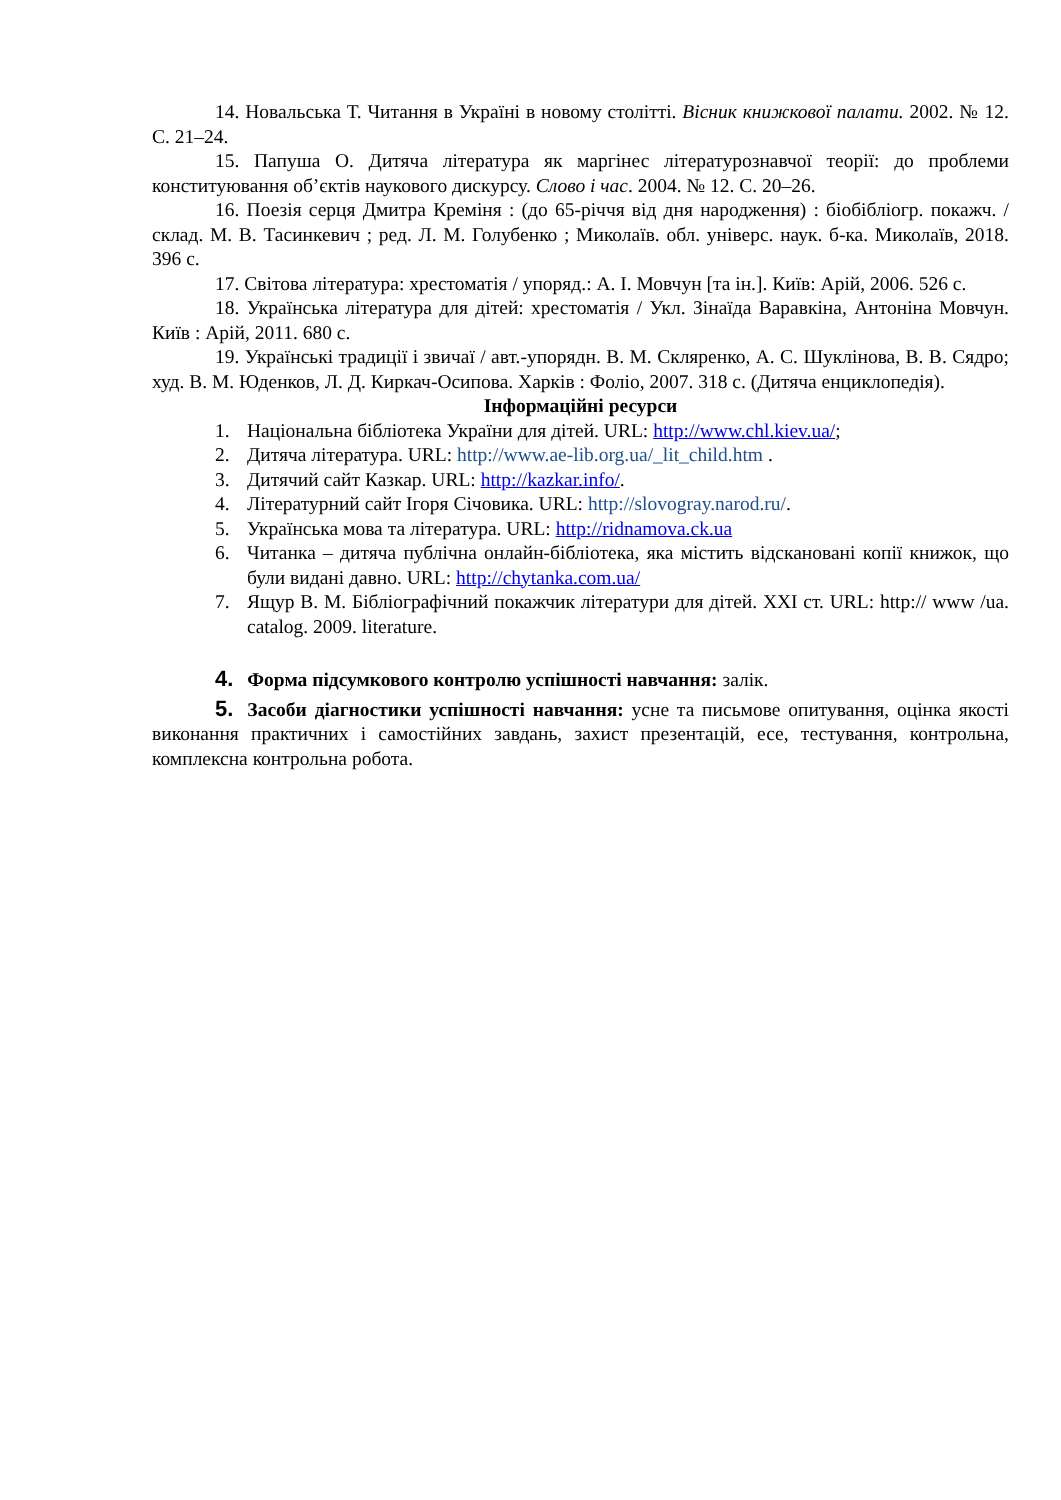14. Новальська Т. Читання в Україні в новому столітті. Вісник книжкової палати. 2002. № 12. С. 21–24.
15. Папуша О. Дитяча література як маргінес літературознавчої теорії: до проблеми конституювання об’єктів наукового дискурсу. Слово і час. 2004. № 12. С. 20–26.
16. Поезія серця Дмитра Креміня : (до 65-річчя від дня народження) : біобібліогр. покажч. / склад. М. В. Тасинкевич ; ред. Л. М. Голубенко ; Миколаїв. обл. універс. наук. б-ка. Миколаїв, 2018. 396 с.
17. Світова література: хрестоматія / упоряд.: А. І. Мовчун [та ін.]. Київ: Арій, 2006. 526 с.
18. Українська література для дітей: хрестоматія / Укл. Зінаїда Варавкіна, Антоніна Мовчун. Київ : Арій, 2011. 680 с.
19. Українські традиції і звичаї / авт.-упорядн. В. М. Скляренко, А. С. Шуклінова, В. В. Сядро; худ. В. М. Юденков, Л. Д. Киркач-Осипова. Харків : Фоліо, 2007. 318 с. (Дитяча енциклопедія).
Інформаційні ресурси
1. Національна бібліотека України для дітей. URL: http://www.chl.kiev.ua/;
2. Дитяча література. URL: http://www.ae-lib.org.ua/_lit_child.htm .
3. Дитячий сайт Казкар. URL: http://kazkar.info/.
4. Літературний сайт Ігоря Січовика. URL: http://slovogray.narod.ru/.
5. Українська мова та література. URL: http://ridnamova.ck.ua
6. Читанка – дитяча публічна онлайн-бібліотека, яка містить відскановані копії книжок, що були видані давно. URL: http://chytanka.com.ua/
7. Ящур В. М. Бібліографічний покажчик літератури для дітей. XXI ст. URL: http:// www /ua. catalog. 2009. literature.
4. Форма підсумкового контролю успішності навчання: залік.
5. Засоби діагностики успішності навчання: усне та письмове опитування, оцінка якості виконання практичних і самостійних завдань, захист презентацій, есе, тестування, контрольна, комплексна контрольна робота.